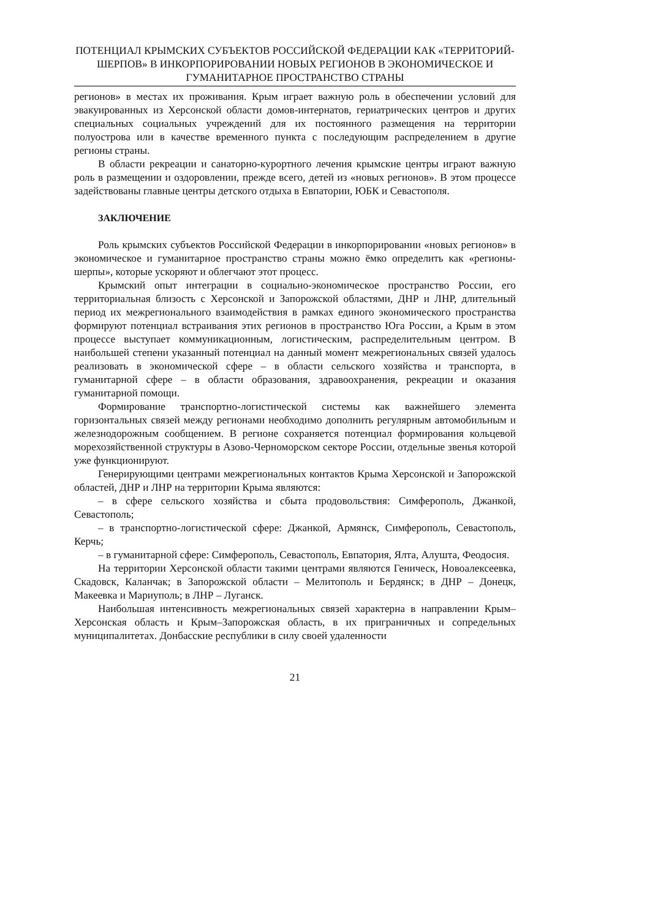ПОТЕНЦИАЛ КРЫМСКИХ СУБЪЕКТОВ РОССИЙСКОЙ ФЕДЕРАЦИИ КАК «ТЕРРИТОРИЙ-ШЕРПОВ» В ИНКОРПОРИРОВАНИИ НОВЫХ РЕГИОНОВ В ЭКОНОМИЧЕСКОЕ И ГУМАНИТАРНОЕ ПРОСТРАНСТВО СТРАНЫ
регионов» в местах их проживания. Крым играет важную роль в обеспечении условий для эвакуированных из Херсонской области домов-интернатов, гериатрических центров и других специальных социальных учреждений для их постоянного размещения на территории полуострова или в качестве временного пункта с последующим распределением в другие регионы страны.
В области рекреации и санаторно-курортного лечения крымские центры играют важную роль в размещении и оздоровлении, прежде всего, детей из «новых регионов». В этом процессе задействованы главные центры детского отдыха в Евпатории, ЮБК и Севастополя.
ЗАКЛЮЧЕНИЕ
Роль крымских субъектов Российской Федерации в инкорпорировании «новых регионов» в экономическое и гуманитарное пространство страны можно ёмко определить как «регионы-шерпы», которые ускоряют и облегчают этот процесс.
Крымский опыт интеграции в социально-экономическое пространство России, его территориальная близость с Херсонской и Запорожской областями, ДНР и ЛНР, длительный период их межрегионального взаимодействия в рамках единого экономического пространства формируют потенциал встраивания этих регионов в пространство Юга России, а Крым в этом процессе выступает коммуникационным, логистическим, распределительным центром. В наибольшей степени указанный потенциал на данный момент межрегиональных связей удалось реализовать в экономической сфере – в области сельского хозяйства и транспорта, в гуманитарной сфере – в области образования, здравоохранения, рекреации и оказания гуманитарной помощи.
Формирование транспортно-логистической системы как важнейшего элемента горизонтальных связей между регионами необходимо дополнить регулярным автомобильным и железнодорожным сообщением. В регионе сохраняется потенциал формирования кольцевой морехозяйственной структуры в Азово-Черноморском секторе России, отдельные звенья которой уже функционируют.
Генерирующими центрами межрегиональных контактов Крыма Херсонской и Запорожской областей, ДНР и ЛНР на территории Крыма являются:
– в сфере сельского хозяйства и сбыта продовольствия: Симферополь, Джанкой, Севастополь;
– в транспортно-логистической сфере: Джанкой, Армянск, Симферополь, Севастополь, Керчь;
– в гуманитарной сфере: Симферополь, Севастополь, Евпатория, Ялта, Алушта, Феодосия.
На территории Херсонской области такими центрами являются Геническ, Новоалексеевка, Скадовск, Каланчак; в Запорожской области – Мелитополь и Бердянск; в ДНР – Донецк, Макеевка и Мариуполь; в ЛНР – Луганск.
Наибольшая интенсивность межрегиональных связей характерна в направлении Крым–Херсонская область и Крым–Запорожская область, в их приграничных и сопредельных муниципалитетах. Донбасские республики в силу своей удаленности
21